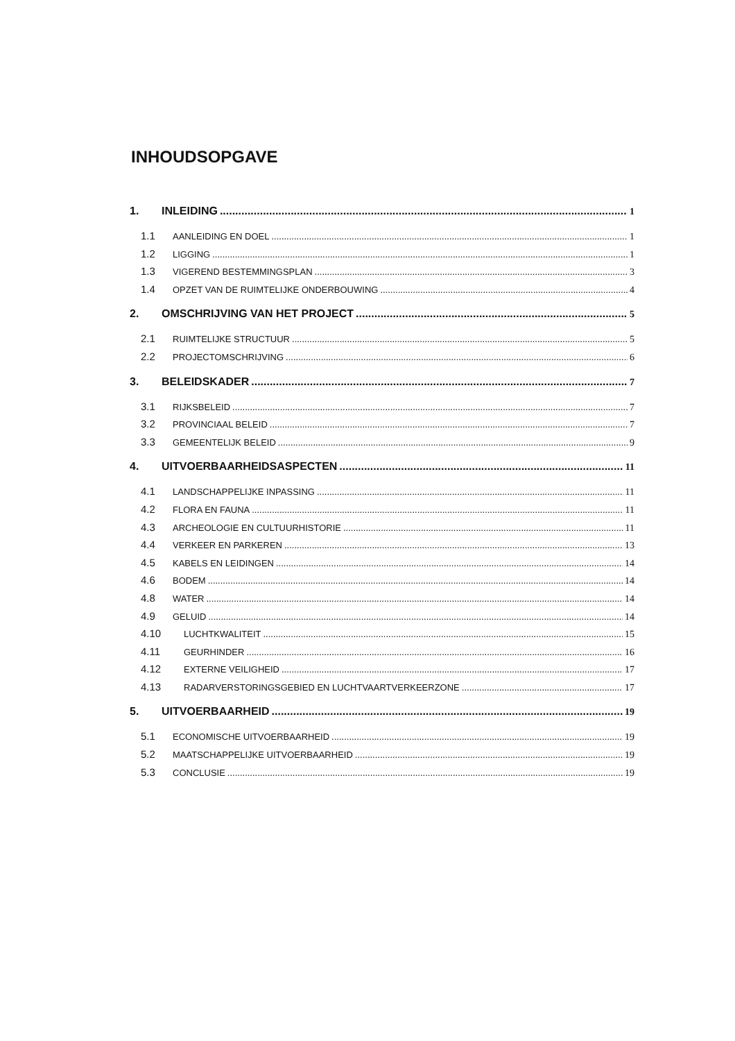INHOUDSOPGAVE
1. INLEIDING 1
1.1 AANLEIDING EN DOEL 1
1.2 LIGGING 1
1.3 VIGEREND BESTEMMINGSPLAN 3
1.4 OPZET VAN DE RUIMTELIJKE ONDERBOUWING 4
2. OMSCHRIJVING VAN HET PROJECT 5
2.1 RUIMTELIJKE STRUCTUUR 5
2.2 PROJECTOMSCHRIJVING 6
3. BELEIDSKADER 7
3.1 RIJKSBELEID 7
3.2 PROVINCIAAL BELEID 7
3.3 GEMEENTELIJK BELEID 9
4. UITVOERBAARHEIDSASPECTEN 11
4.1 LANDSCHAPPELIJKE INPASSING 11
4.2 FLORA EN FAUNA 11
4.3 ARCHEOLOGIE EN CULTUURHISTORIE 11
4.4 VERKEER EN PARKEREN 13
4.5 KABELS EN LEIDINGEN 14
4.6 BODEM 14
4.8 WATER 14
4.9 GELUID 14
4.10 LUCHTKWALITEIT 15
4.11 GEURHINDER 16
4.12 EXTERNE VEILIGHEID 17
4.13 RADARVERSTORINGSGEBIED EN LUCHTVAARTVERKEERZONE 17
5. UITVOERBAARHEID 19
5.1 ECONOMISCHE UITVOERBAARHEID 19
5.2 MAATSCHAPPELIJKE UITVOERBAARHEID 19
5.3 CONCLUSIE 19